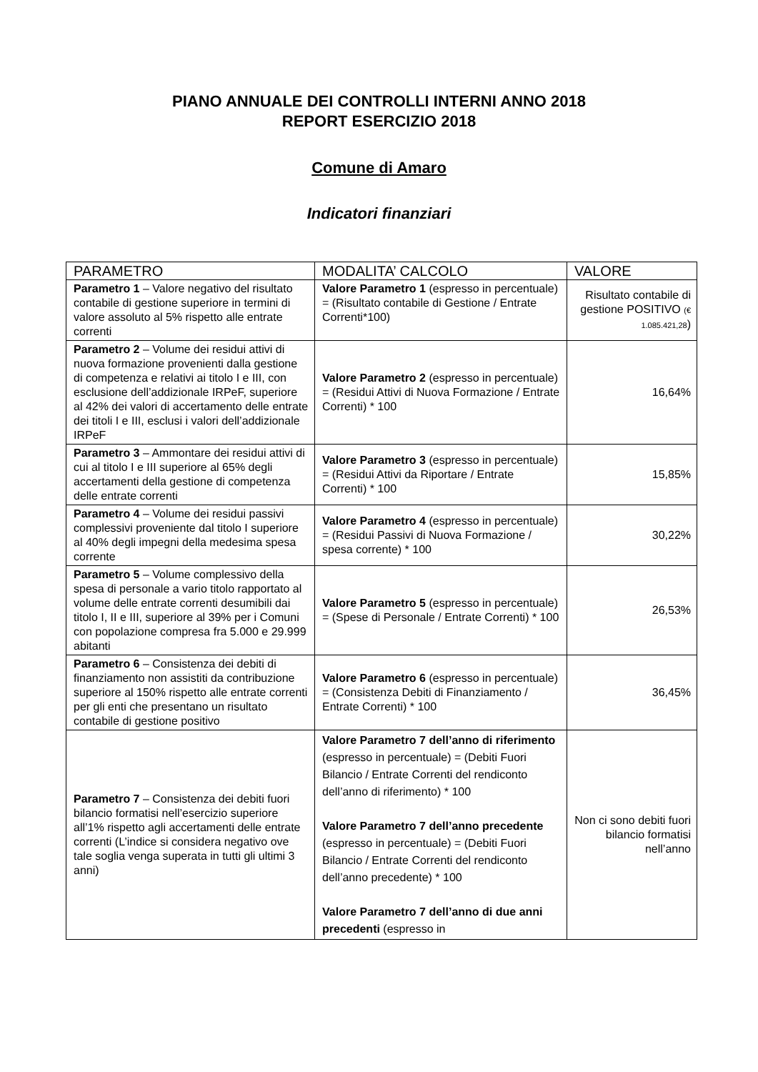PIANO ANNUALE DEI CONTROLLI INTERNI ANNO 2018
REPORT ESERCIZIO 2018
Comune di Amaro
Indicatori finanziari
| PARAMETRO | MODALITA’ CALCOLO | VALORE |
| --- | --- | --- |
| Parametro 1 – Valore negativo del risultato contabile di gestione superiore in termini di valore assoluto al 5% rispetto alle entrate correnti | Valore Parametro 1 (espresso in percentuale) = (Risultato contabile di Gestione / Entrate Correnti*100) | Risultato contabile di gestione POSITIVO (€ 1.085.421,28 ) |
| Parametro 2 – Volume dei residui attivi di nuova formazione provenienti dalla gestione di competenza e relativi ai titolo I e III, con esclusione dell’addizionale IRPeF, superiore al 42% dei valori di accertamento delle entrate dei titoli I e III, esclusi i valori dell’addizionale IRPeF | Valore Parametro 2 (espresso in percentuale) = (Residui Attivi di Nuova Formazione / Entrate Correnti) * 100 | 16,64% |
| Parametro 3 – Ammontare dei residui attivi di cui al titolo I e III superiore al 65% degli accertamenti della gestione di competenza delle entrate correnti | Valore Parametro 3 (espresso in percentuale) = (Residui Attivi da Riportare / Entrate Correnti) * 100 | 15,85% |
| Parametro 4 – Volume dei residui passivi complessivi proveniente dal titolo I superiore al 40% degli impegni della medesima spesa corrente | Valore Parametro 4 (espresso in percentuale) = (Residui Passivi di Nuova Formazione / spesa corrente) * 100 | 30,22% |
| Parametro 5 – Volume complessivo della spesa di personale a vario titolo rapportato al volume delle entrate correnti desumibili dai titolo I, II e III, superiore al 39% per i Comuni con popolazione compresa fra 5.000 e 29.999 abitanti | Valore Parametro 5 (espresso in percentuale) = (Spese di Personale / Entrate Correnti) * 100 | 26,53% |
| Parametro 6 – Consistenza dei debiti di finanziamento non assistiti da contribuzione superiore al 150% rispetto alle entrate correnti per gli enti che presentano un risultato contabile di gestione positivo | Valore Parametro 6 (espresso in percentuale) = (Consistenza Debiti di Finanziamento / Entrate Correnti) * 100 | 36,45% |
| Parametro 7 – Consistenza dei debiti fuori bilancio formatisi nell’esercizio superiore all’1% rispetto agli accertamenti delle entrate correnti (L’indice si considera negativo ove tale soglia venga superata in tutti gli ultimi 3 anni) | Valore Parametro 7 dell’anno di riferimento (espresso in percentuale) = (Debiti Fuori Bilancio / Entrate Correnti del rendiconto dell’anno di riferimento) * 100 Valore Parametro 7 dell’anno precedente (espresso in percentuale) = (Debiti Fuori Bilancio / Entrate Correnti del rendiconto dell’anno precedente) * 100 Valore Parametro 7 dell’anno di due anni precedenti (espresso in | Non ci sono debiti fuori bilancio formatisi nell’anno |